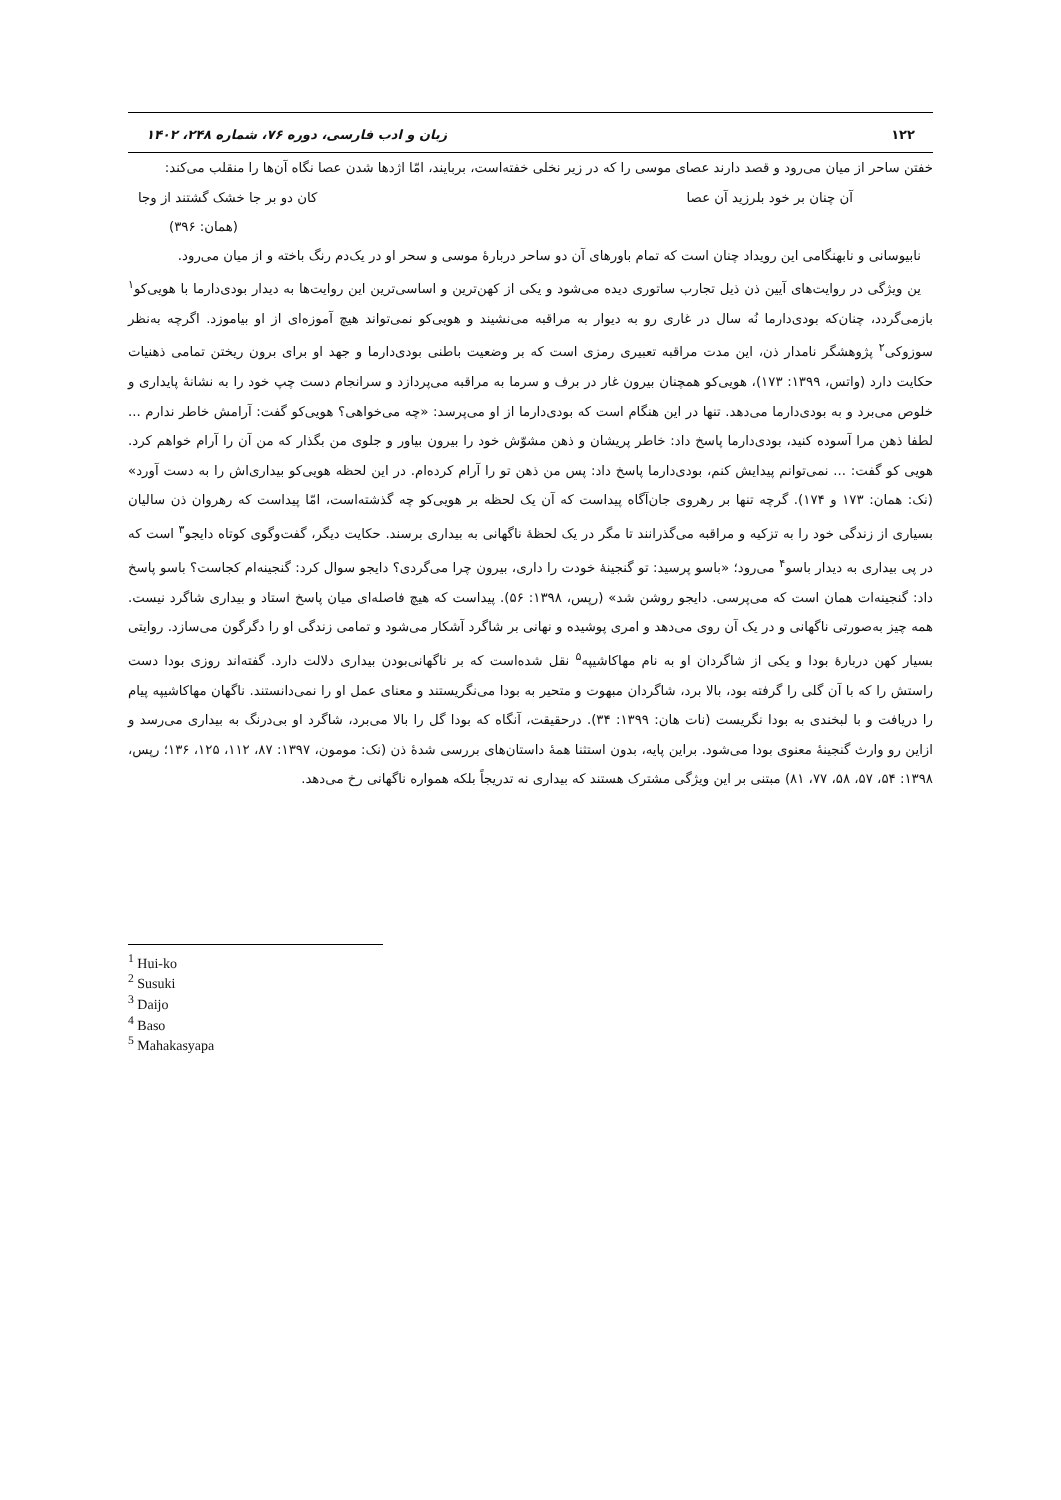۱۲۲ زبان و ادب فارسی، دوره ۷۶، شماره ۲۴۸، ۱۴۰۲
خفتن ساحر از میان می‌رود و قصد دارند عصای موسی را که در زیر نخلی خفته‌است، بربایند، امّا اژدها شدن عصا نگاه آن‌ها را منقلب می‌کند:
آن چنان بر خود بلرزید آن عصا کان دو بر جا خشک گشتند از وجا
(همان: ۳۹۶)
نابیوسانی و نابهنگامی این رویداد چنان است که تمام باورهای آن دو ساحر دربارۀ موسی و سحر او در یک‌دم رنگ باخته و از میان می‌رود.
ین ویژگی در روایت‌های آیین ذن ذیل تجارب ساتوری دیده می‌شود و یکی از کهن‌ترین و اساسی‌ترین این روایت‌ها به دیدار بودی‌دارما با هویی‌کو<sup>۱</sup> بازمی‌گردد، چنان‌که بودی‌دارما نُه سال در غاری رو به دیوار به مراقبه می‌نشیند و هویی‌کو نمی‌تواند هیچ آموزه‌ای از او بیاموزد. اگرچه به‌نظر سوزوکی<sup>۲</sup> پژوهشگر نامدار ذن، این مدت مراقبه تعبیری رمزی است که بر وضعیت باطنی بودی‌دارما و جهد او برای برون ریختن تمامی ذهنیات حکایت دارد (واتس، ۱۳۹۹: ۱۷۳)، هویی‌کو همچنان بیرون غار در برف و سرما به مراقبه می‌پردازد و سرانجام دست چپ خود را به نشانۀ پایداری و خلوص می‌برد و به بودی‌دارما می‌دهد. تنها در این هنگام است که بودی‌دارما از او می‌پرسد: «چه می‌خواهی؟ هویی‌کو گفت: آرامش خاطر ندارم ... لطفا ذهن مرا آسوده کنید، بودی‌دارما پاسخ داد: خاطر پریشان و ذهن مشوّش خود را بیرون بیاور و جلوی من بگذار که من آن را آرام خواهم کرد. هویی کو گفت: ... نمی‌توانم پیدایش کنم، بودی‌دارما پاسخ داد: پس من ذهن تو را آرام کرده‌ام. در این لحظه هویی‌کو بیداری‌اش را به دست آورد» (نک: همان: ۱۷۳ و ۱۷۴). گرچه تنها بر رهروی جان‌آگاه پیداست که آن یک لحظه بر هویی‌کو چه گذشته‌است، امّا پیداست که رهروان ذن سالیان بسیاری از زندگی خود را به تزکیه و مراقبه می‌گذرانند تا مگر در یک لحظۀ ناگهانی به بیداری برسند. حکایت دیگر، گفت‌وگوی کوتاه دایجو<sup>۳</sup> است که در پی بیداری به دیدار باسو<sup>۴</sup> می‌رود؛ «باسو پرسید: تو گنجینۀ خودت را داری، بیرون چرا می‌گردی؟ دایجو سوال کرد: گنجینه‌ام کجاست؟ باسو پاسخ داد: گنجینه‌ات همان است که می‌پرسی. دایجو روشن شد» (رپس، ۱۳۹۸: ۵۶). پیداست که هیچ فاصله‌ای میان پاسخ استاد و بیداری شاگرد نیست. همه چیز به‌صورتی ناگهانی و در یک آن روی می‌دهد و امری پوشیده و نهانی بر شاگرد آشکار می‌شود و تمامی زندگی او را دگرگون می‌سازد. روایتی بسیار کهن دربارۀ بودا و یکی از شاگردان او به نام مهاکاشیپه<sup>۵</sup> نقل شده‌است که بر ناگهانی‌بودن بیداری دلالت دارد. گفته‌اند روزی بودا دست راستش را که با آن گلی را گرفته بود، بالا برد، شاگردان مبهوت و متحیر به بودا می‌نگریستند و معنای عمل او را نمی‌دانستند. ناگهان مهاکاشیپه پیام را دریافت و با لبخندی به بودا نگریست (نات هان: ۱۳۹۹: ۳۴). درحقیقت، آنگاه که بودا گل را بالا می‌برد، شاگرد او بی‌درنگ به بیداری می‌رسد و ازاین رو وارث گنجینۀ معنوی بودا می‌شود. براین پایه، بدون استثنا همۀ داستان‌های بررسی شدۀ ذن (نک: مومون، ۱۳۹۷: ۸۷، ۱۱۲، ۱۲۵، ۱۳۶؛ رپس، ۱۳۹۸: ۵۴، ۵۷، ۵۸، ۷۷، ۸۱) مبتنی بر این ویژگی مشترک هستند که بیداری نه تدریجاً بلکه همواره ناگهانی رخ می‌دهد.
<sup>1</sup> Hui-ko
<sup>2</sup> Susuki
<sup>3</sup> Daijo
<sup>4</sup> Baso
<sup>5</sup> Mahakasyapa